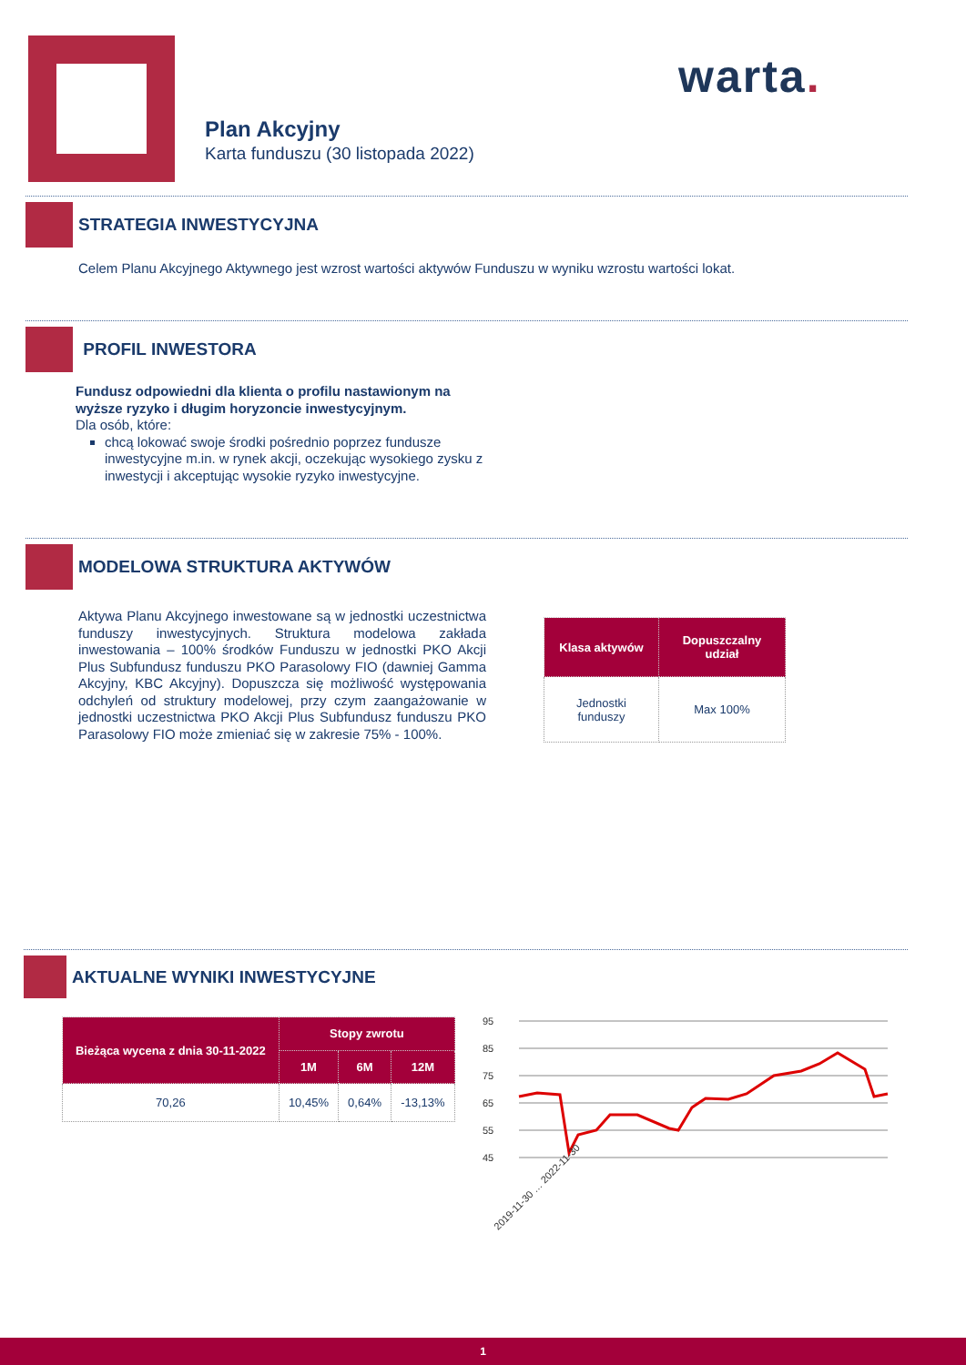warta.
Plan Akcyjny
Karta funduszu (30 listopada 2022)
STRATEGIA INWESTYCYJNA
Celem Planu Akcyjnego Aktywnego jest wzrost wartości aktywów Funduszu w wyniku wzrostu wartości lokat.
PROFIL INWESTORA
Fundusz odpowiedni dla klienta o profilu nastawionym na wyższe ryzyko i długim horyzoncie inwestycyjnym.
Dla osób, które:
chcą lokować swoje środki pośrednio poprzez fundusze inwestycyjne m.in. w rynek akcji, oczekując wysokiego zysku z inwestycji i akceptując wysokie ryzyko inwestycyjne.
MODELOWA STRUKTURA AKTYWÓW
Aktywa Planu Akcyjnego inwestowane są w jednostki uczestnictwa funduszy inwestycyjnych. Struktura modelowa zakłada inwestowania – 100% środków Funduszu w jednostki PKO Akcji Plus Subfundusz funduszu PKO Parasolowy FIO (dawniej Gamma Akcyjny, KBC Akcyjny). Dopuszcza się możliwość występowania odchyleń od struktury modelowej, przy czym zaangażowanie w jednostki uczestnictwa PKO Akcji Plus Subfundusz funduszu PKO Parasolowy FIO może zmieniać się w zakresie 75% - 100%.
| Klasa aktywów | Dopuszczalny udział |
| --- | --- |
| Jednostki funduszy | Max 100% |
AKTUALNE WYNIKI INWESTYCYJNE
| Bieżąca wycena z dnia 30-11-2022 | Stopy zwrotu | | |
| --- | --- | --- | --- |
| | 1M | 6M | 12M |
| 70,26 | 10,45% | 0,64% | -13,13% |
95
85
75
65
55
45
2019-11-30 … 2022-11-30
1